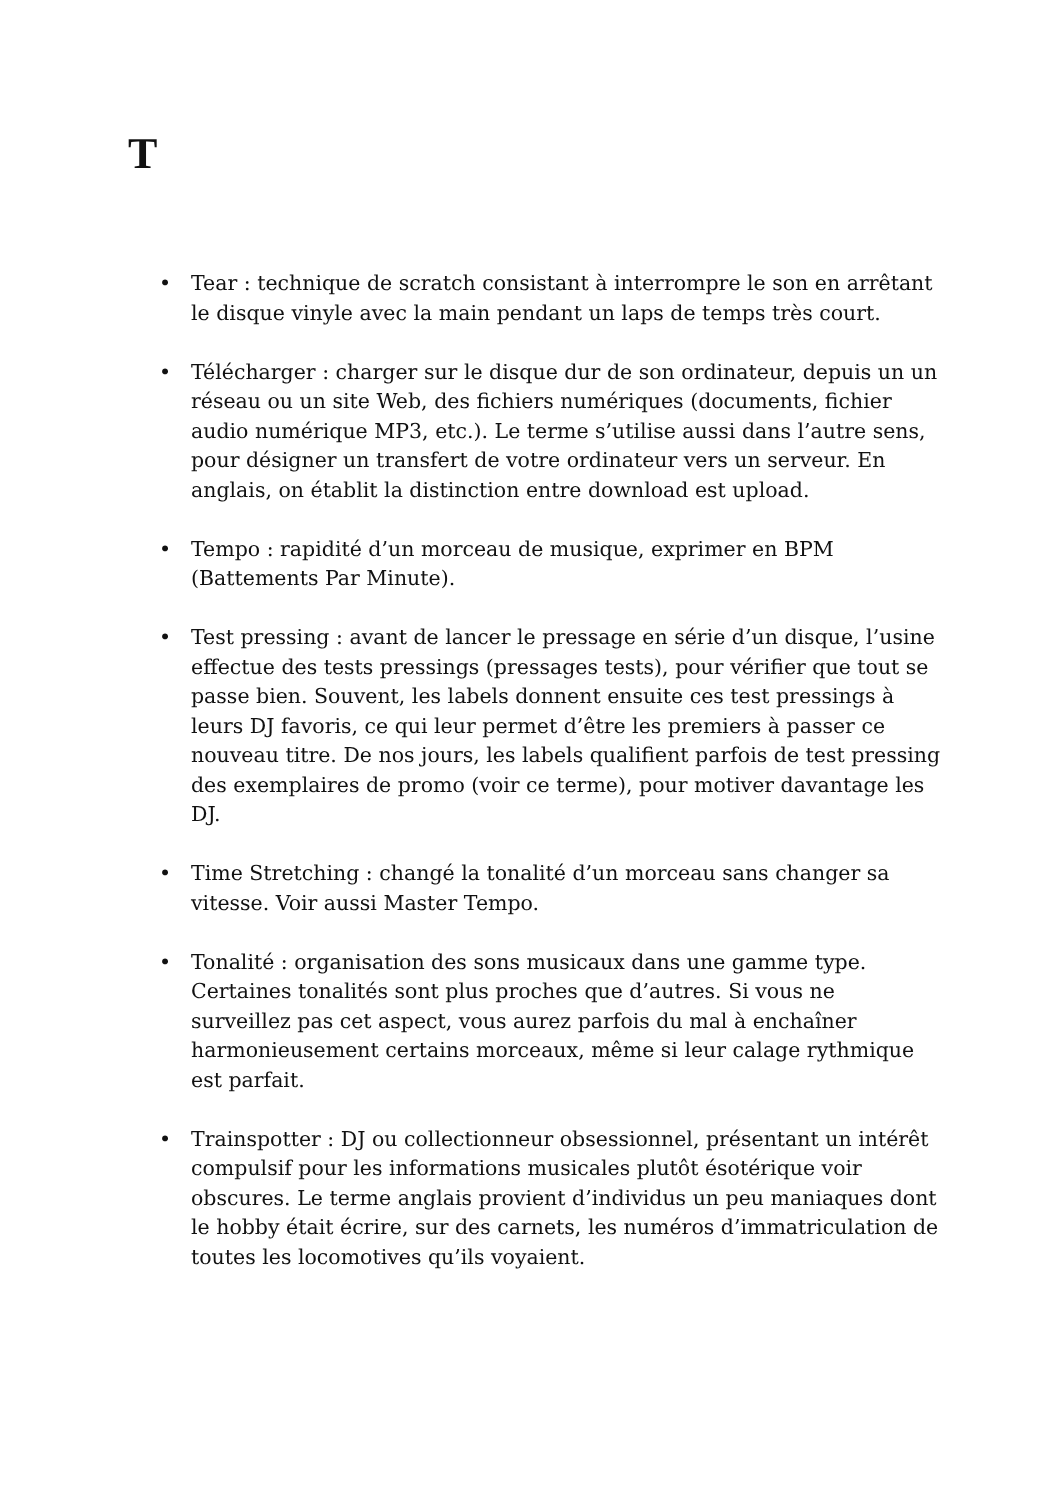T
• Tear : technique de scratch consistant à interrompre le son en arrêtant le disque vinyle avec la main pendant un laps de temps très court.
• Télécharger : charger sur le disque dur de son ordinateur, depuis un un réseau ou un site Web, des fichiers numériques (documents, fichier audio numérique MP3, etc.). Le terme s’utilise aussi dans l’autre sens, pour désigner un transfert de votre ordinateur vers un serveur. En anglais, on établit la distinction entre download est upload.
• Tempo : rapidité d’un morceau de musique, exprimer en BPM (Battements Par Minute).
• Test pressing : avant de lancer le pressage en série d’un disque, l’usine effectue des tests pressings (pressages tests), pour vérifier que tout se passe bien. Souvent, les labels donnent ensuite ces test pressings à leurs DJ favoris, ce qui leur permet d’être les premiers à passer ce nouveau titre. De nos jours, les labels qualifient parfois de test pressing des exemplaires de promo (voir ce terme), pour motiver davantage les DJ.
• Time Stretching : changé la tonalité d’un morceau sans changer sa vitesse. Voir aussi Master Tempo.
• Tonalité : organisation des sons musicaux dans une gamme type. Certaines tonalités sont plus proches que d’autres. Si vous ne surveillez pas cet aspect, vous aurez parfois du mal à enchaîner harmonieusement certains morceaux, même si leur calage rythmique est parfait.
• Trainspotter : DJ ou collectionneur obsessionnel, présentant un intérêt compulsif pour les informations musicales plutôt ésotérique voir obscures. Le terme anglais provient d’individus un peu maniaques dont le hobby était écrire, sur des carnets, les numéros d’immatriculation de toutes les locomotives qu’ils voyaient.